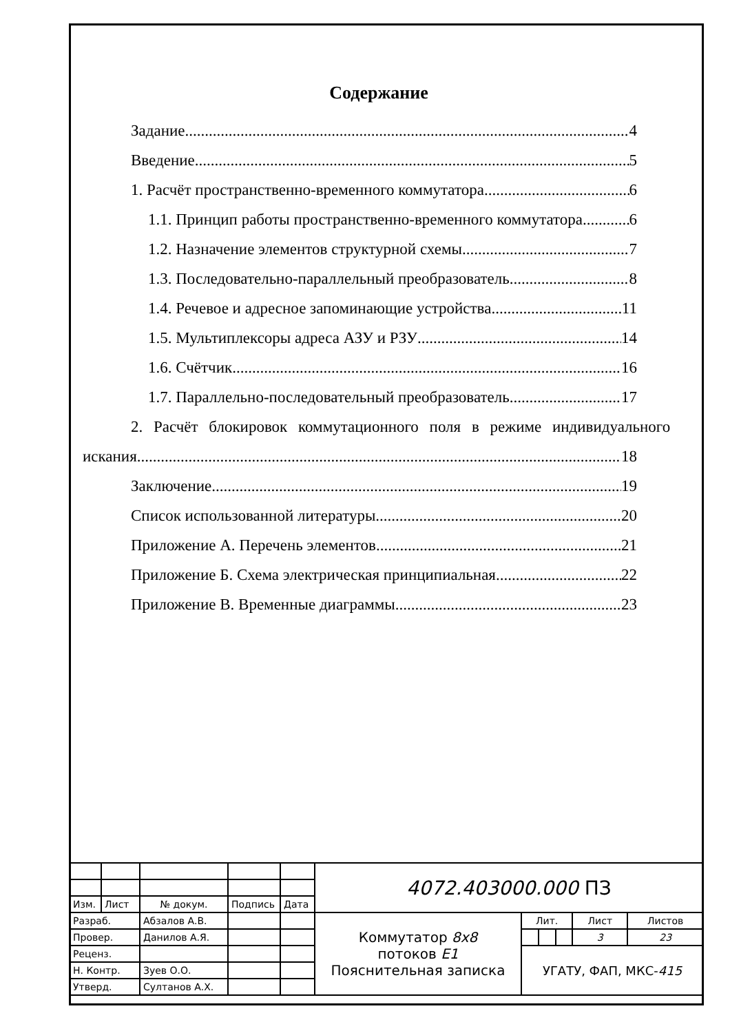Содержание
Задание 4
Введение 5
1. Расчёт пространственно-временного коммутатора 6
1.1. Принцип работы пространственно-временного коммутатора. 6
1.2. Назначение элементов структурной схемы 7
1.3. Последовательно-параллельный преобразователь 8
1.4. Речевое и адресное запоминающие устройства 11
1.5. Мультиплексоры адреса АЗУ и РЗУ 14
1.6. Счётчик 16
1.7. Параллельно-последовательный преобразователь 17
2. Расчёт блокировок коммутационного поля в режиме индивидуального
искания 18
Заключение 19
Список использованной литературы 20
Приложение А. Перечень элементов 21
Приложение Б. Схема электрическая принципиальная 22
Приложение В. Временные диаграммы 23
| | | | | | 4072.403000.000 ПЗ | | | | | |
| Изм. | Лист | № докум. | Подпись | Дата | | | | | | |
| Разраб. | | Абзалов А.В. | | | Коммутатор 8x8 потоков E1 Пояснительная записка | Лит. | | | Лист | Листов |
| Провер. | | Данилов А.Я. | | | | | | | 3 | 23 |
| Реценз. | | | | | | УГАТУ, ФАП, МКС- 415 | | | | |
| Н. Контр. | | Зуев О.О. | | | | | | | | |
| Утверд. | | Султанов А.Х. | | | | | | | | |